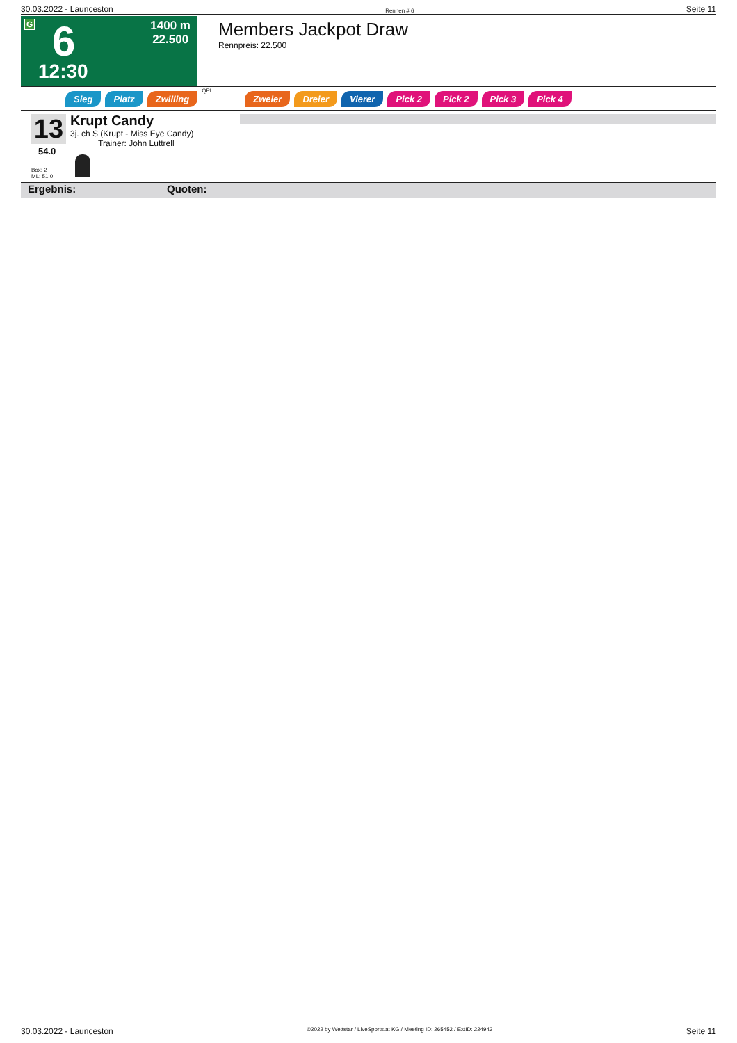30.03.2022 - Launceston Rennen # 6 Seite 11
G 6
12:30
1400 m
22.500
Members Jackpot Draw
Rennpreis: 22.500
Sieg Platz Zwilling QPL Zweier Dreier Vierer Pick 2 Pick 2 Pick 3 Pick 4
13
54.0
Krupt Candy
3j. ch S (Krupt - Miss Eye Candy)
Trainer: John Luttrell
Box: 2
ML: 51,0
Ergebnis: Quoten:
30.03.2022 - Launceston ©2022 by Wettstar / LiveSports.at KG / Meeting ID: 265452 / ExtID: 224943 Seite 11